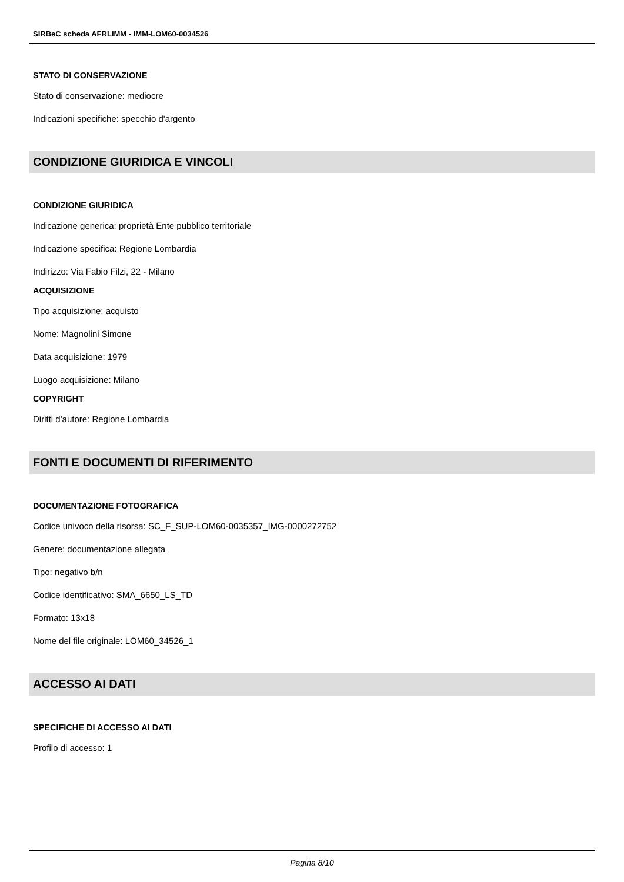SIRBeC scheda AFRLIMM - IMM-LOM60-0034526
STATO DI CONSERVAZIONE
Stato di conservazione: mediocre
Indicazioni specifiche: specchio d'argento
CONDIZIONE GIURIDICA E VINCOLI
CONDIZIONE GIURIDICA
Indicazione generica: proprietà Ente pubblico territoriale
Indicazione specifica: Regione Lombardia
Indirizzo: Via Fabio Filzi, 22 - Milano
ACQUISIZIONE
Tipo acquisizione: acquisto
Nome: Magnolini Simone
Data acquisizione: 1979
Luogo acquisizione: Milano
COPYRIGHT
Diritti d'autore: Regione Lombardia
FONTI E DOCUMENTI DI RIFERIMENTO
DOCUMENTAZIONE FOTOGRAFICA
Codice univoco della risorsa: SC_F_SUP-LOM60-0035357_IMG-0000272752
Genere: documentazione allegata
Tipo: negativo b/n
Codice identificativo: SMA_6650_LS_TD
Formato: 13x18
Nome del file originale: LOM60_34526_1
ACCESSO AI DATI
SPECIFICHE DI ACCESSO AI DATI
Profilo di accesso: 1
Pagina 8/10